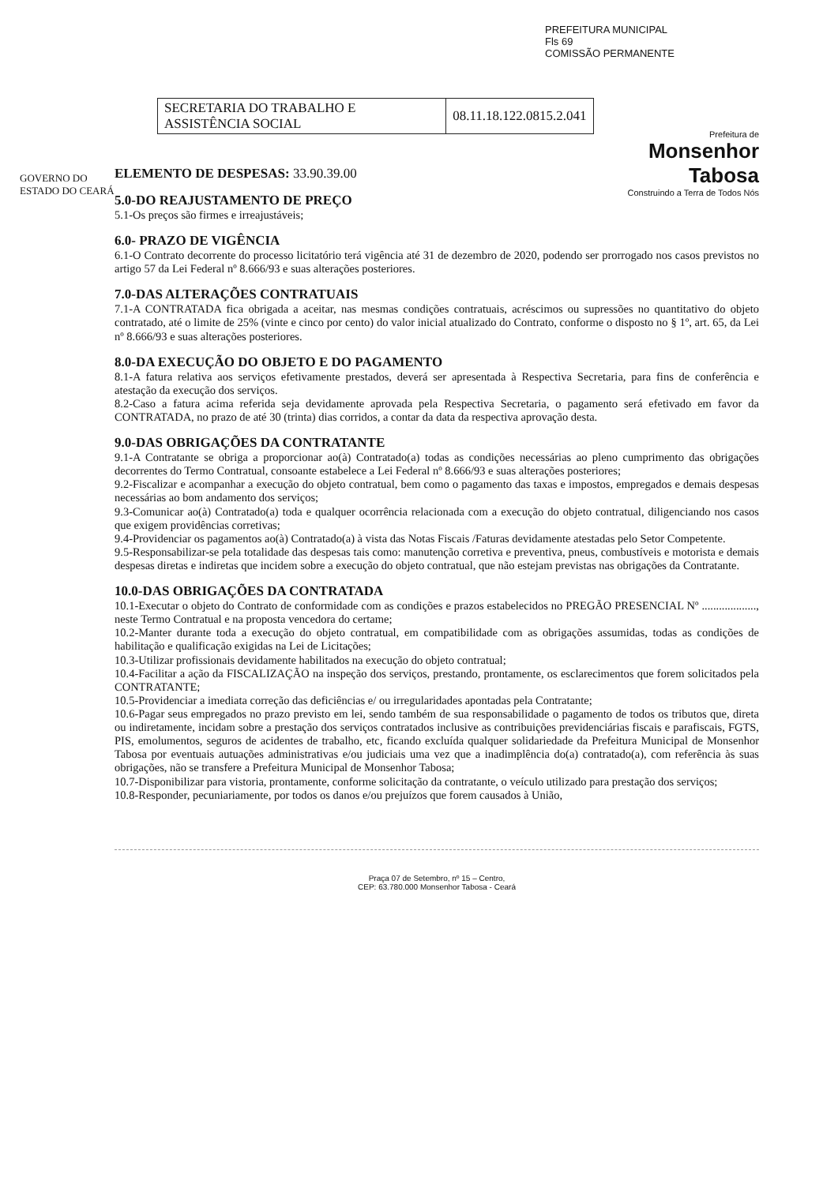PREFEITURA MUNICIPAL
Fls 69
COMISSÃO PERMANENTE
GOVERNO DO ESTADO DO CEARÁ
| SECRETARIA DO TRABALHO E ASSISTÊNCIA SOCIAL | 08.11.18.122.0815.2.041 |
Prefeitura de
Monsenhor Tabosa
Construindo a Terra de Todos Nós
ELEMENTO DE DESPESAS: 33.90.39.00
5.0-DO REAJUSTAMENTO DE PREÇO
5.1-Os preços são firmes e irreajustáveis;
6.0- PRAZO DE VIGÊNCIA
6.1-O Contrato decorrente do processo licitatório terá vigência até 31 de dezembro de 2020, podendo ser prorrogado nos casos previstos no artigo 57 da Lei Federal nº 8.666/93 e suas alterações posteriores.
7.0-DAS ALTERAÇÕES CONTRATUAIS
7.1-A CONTRATADA fica obrigada a aceitar, nas mesmas condições contratuais, acréscimos ou supressões no quantitativo do objeto contratado, até o limite de 25% (vinte e cinco por cento) do valor inicial atualizado do Contrato, conforme o disposto no § 1º, art. 65, da Lei nº 8.666/93 e suas alterações posteriores.
8.0-DA EXECUÇÃO DO OBJETO E DO PAGAMENTO
8.1-A fatura relativa aos serviços efetivamente prestados, deverá ser apresentada à Respectiva Secretaria, para fins de conferência e atestação da execução dos serviços.
8.2-Caso a fatura acima referida seja devidamente aprovada pela Respectiva Secretaria, o pagamento será efetivado em favor da CONTRATADA, no prazo de até 30 (trinta) dias corridos, a contar da data da respectiva aprovação desta.
9.0-DAS OBRIGAÇÕES DA CONTRATANTE
9.1-A Contratante se obriga a proporcionar ao(à) Contratado(a) todas as condições necessárias ao pleno cumprimento das obrigações decorrentes do Termo Contratual, consoante estabelece a Lei Federal nº 8.666/93 e suas alterações posteriores;
9.2-Fiscalizar e acompanhar a execução do objeto contratual, bem como o pagamento das taxas e impostos, empregados e demais despesas necessárias ao bom andamento dos serviços;
9.3-Comunicar ao(à) Contratado(a) toda e qualquer ocorrência relacionada com a execução do objeto contratual, diligenciando nos casos que exigem providências corretivas;
9.4-Providenciar os pagamentos ao(à) Contratado(a) à vista das Notas Fiscais /Faturas devidamente atestadas pelo Setor Competente.
9.5-Responsabilizar-se pela totalidade das despesas tais como: manutenção corretiva e preventiva, pneus, combustíveis e motorista e demais despesas diretas e indiretas que incidem sobre a execução do objeto contratual, que não estejam previstas nas obrigações da Contratante.
10.0-DAS OBRIGAÇÕES DA CONTRATADA
10.1-Executar o objeto do Contrato de conformidade com as condições e prazos estabelecidos no PREGÃO PRESENCIAL Nº ..................., neste Termo Contratual e na proposta vencedora do certame;
10.2-Manter durante toda a execução do objeto contratual, em compatibilidade com as obrigações assumidas, todas as condições de habilitação e qualificação exigidas na Lei de Licitações;
10.3-Utilizar profissionais devidamente habilitados na execução do objeto contratual;
10.4-Facilitar a ação da FISCALIZAÇÃO na inspeção dos serviços, prestando, prontamente, os esclarecimentos que forem solicitados pela CONTRATANTE;
10.5-Providenciar a imediata correção das deficiências e/ ou irregularidades apontadas pela Contratante;
10.6-Pagar seus empregados no prazo previsto em lei, sendo também de sua responsabilidade o pagamento de todos os tributos que, direta ou indiretamente, incidam sobre a prestação dos serviços contratados inclusive as contribuições previdenciárias fiscais e parafiscais, FGTS, PIS, emolumentos, seguros de acidentes de trabalho, etc, ficando excluída qualquer solidariedade da Prefeitura Municipal de Monsenhor Tabosa por eventuais autuações administrativas e/ou judiciais uma vez que a inadimplência do(a) contratado(a), com referência às suas obrigações, não se transfere a Prefeitura Municipal de Monsenhor Tabosa;
10.7-Disponibilizar para vistoria, prontamente, conforme solicitação da contratante, o veículo utilizado para prestação dos serviços;
10.8-Responder, pecuniariamente, por todos os danos e/ou prejuízos que forem causados à União,
Praça 07 de Setembro, nº 15 – Centro,
CEP: 63.780.000 Monsenhor Tabosa - Ceará